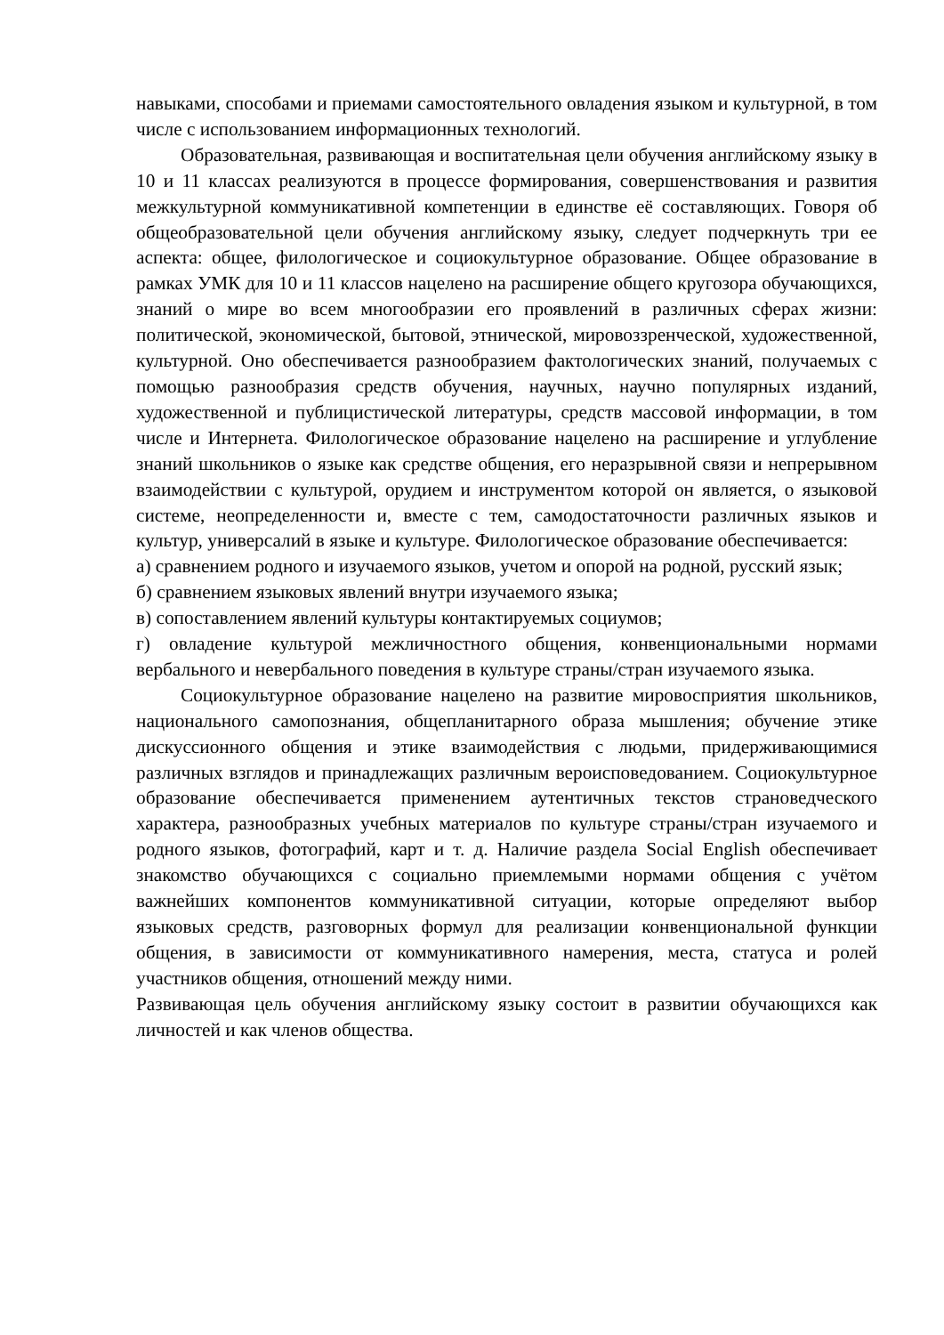навыками, способами и приемами самостоятельного овладения языком и культурной, в том числе с использованием информационных технологий.
Образовательная, развивающая и воспитательная цели обучения английскому языку в 10 и 11 классах реализуются в процессе формирования, совершенствования и развития межкультурной коммуникативной компетенции в единстве её составляющих. Говоря об общеобразовательной цели обучения английскому языку, следует подчеркнуть три ее аспекта: общее, филологическое и социокультурное образование. Общее образование в рамках УМК для 10 и 11 классов нацелено на расширение общего кругозора обучающихся, знаний о мире во всем многообразии его проявлений в различных сферах жизни: политической, экономической, бытовой, этнической, мировоззренческой, художественной, культурной. Оно обеспечивается разнообразием фактологических знаний, получаемых с помощью разнообразия средств обучения, научных, научно популярных изданий, художественной и публицистической литературы, средств массовой информации, в том числе и Интернета. Филологическое образование нацелено на расширение и углубление знаний школьников о языке как средстве общения, его неразрывной связи и непрерывном взаимодействии с культурой, орудием и инструментом которой он является, о языковой системе, неопределенности и, вместе с тем, самодостаточности различных языков и культур, универсалий в языке и культуре. Филологическое образование обеспечивается:
а) сравнением родного и изучаемого языков, учетом и опорой на родной, русский язык;
б) сравнением языковых явлений внутри изучаемого языка;
в) сопоставлением явлений культуры контактируемых социумов;
г) овладение культурой межличностного общения, конвенциональными нормами вербального и невербального поведения в культуре страны/стран изучаемого языка.
Социокультурное образование нацелено на развитие мировосприятия школьников, национального самопознания, общепланитарного образа мышления; обучение этике дискуссионного общения и этике взаимодействия с людьми, придерживающимися различных взглядов и принадлежащих различным вероисповедованием. Социокультурное образование обеспечивается применением аутентичных текстов страноведческого характера, разнообразных учебных материалов по культуре страны/стран изучаемого и родного языков, фотографий, карт и т. д. Наличие раздела Social English обеспечивает знакомство обучающихся с социально приемлемыми нормами общения с учётом важнейших компонентов коммуникативной ситуации, которые определяют выбор языковых средств, разговорных формул для реализации конвенциональной функции общения, в зависимости от коммуникативного намерения, места, статуса и ролей участников общения, отношений между ними.
Развивающая цель обучения английскому языку состоит в развитии обучающихся как личностей и как членов общества.